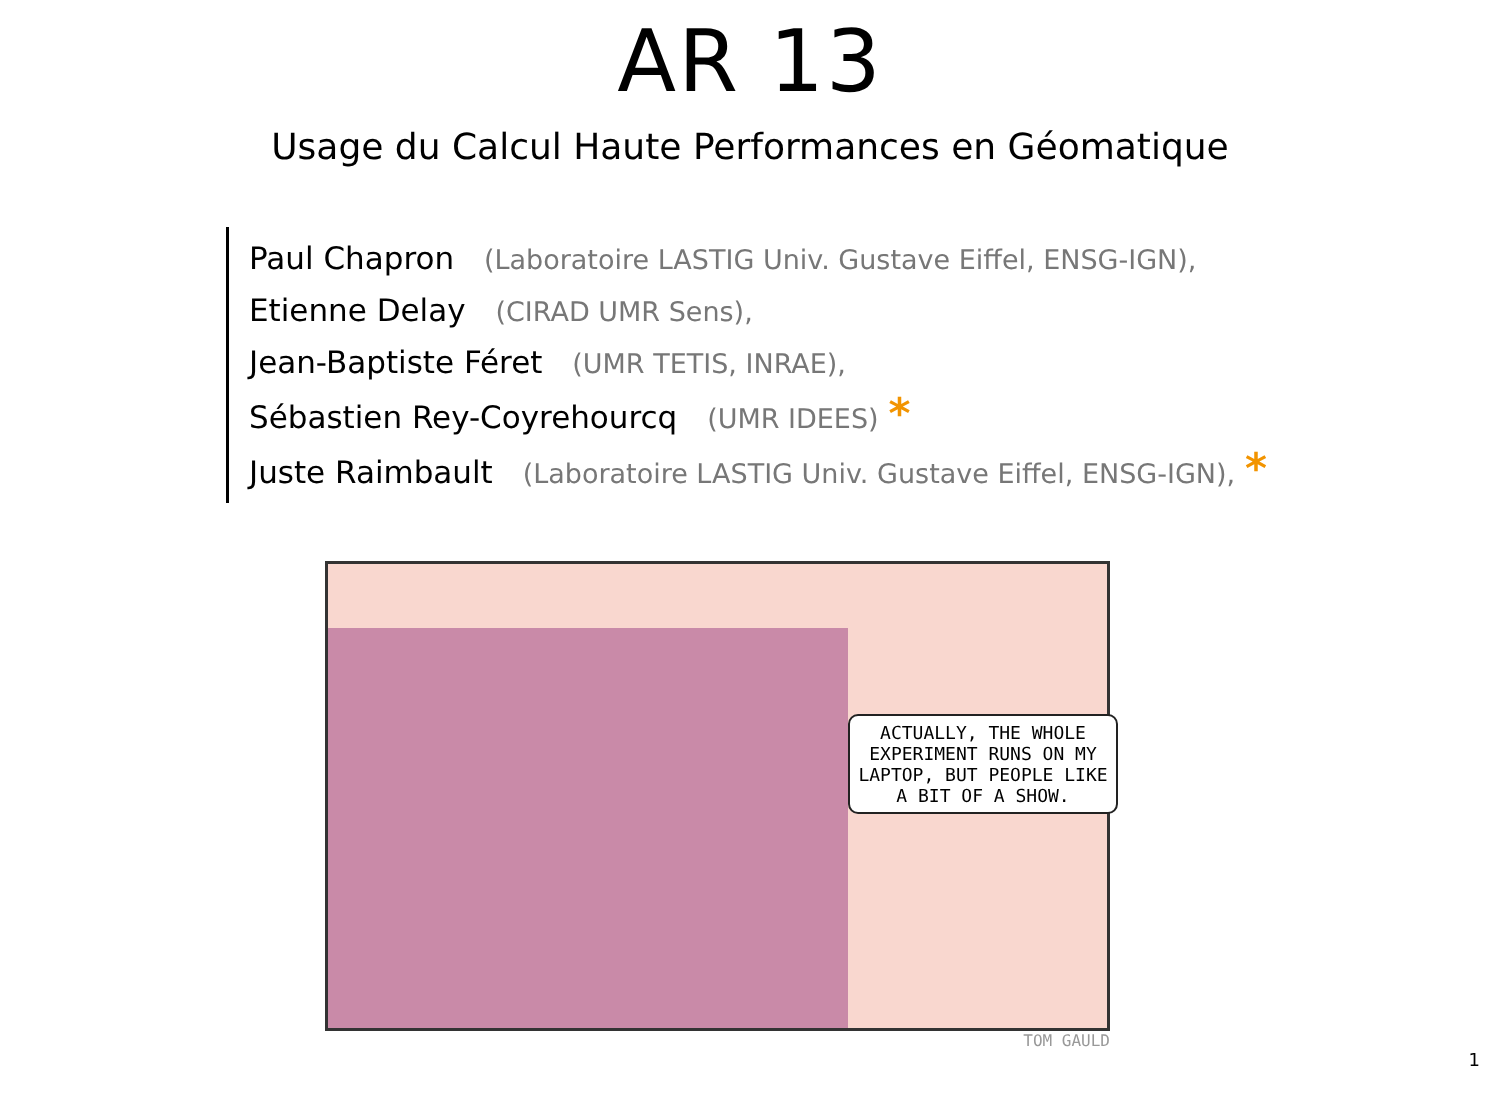AR 13
Usage du Calcul Haute Performances en Géomatique
Paul Chapron (Laboratoire LASTIG Univ. Gustave Eiffel, ENSG-IGN),
Etienne Delay (CIRAD UMR Sens),
Jean-Baptiste Féret (UMR TETIS, INRAE),
Sébastien Rey-Coyrehourcq (UMR IDEES) *
Juste Raimbault (Laboratoire LASTIG Univ. Gustave Eiffel, ENSG-IGN), *
ACTUALLY, THE WHOLE EXPERIMENT RUNS ON MY LAPTOP, BUT PEOPLE LIKE A BIT OF A SHOW.
TOM GAULD
1